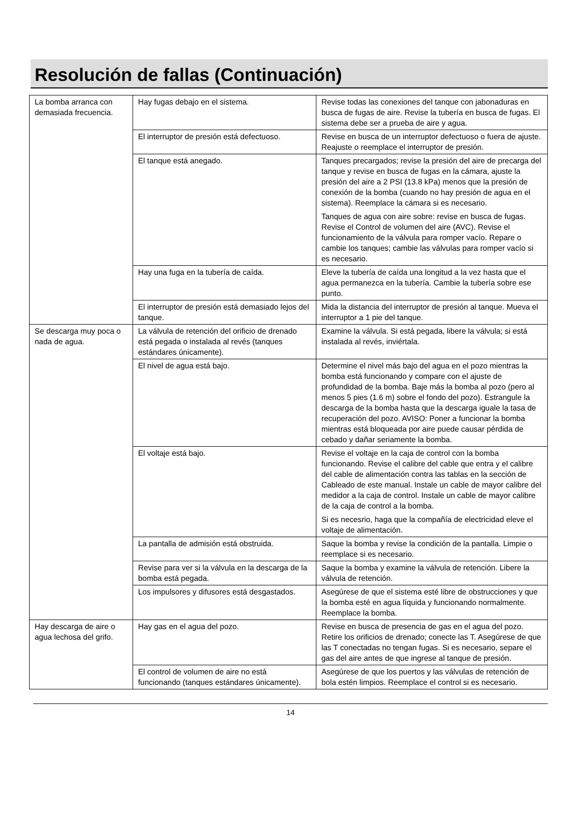Resolución de fallas (Continuación)
| La bomba arranca con demasiada frecuencia. | Hay fugas debajo en el sistema. | Revise todas las conexiones del tanque con jabonaduras en busca de fugas de aire. Revise la tubería en busca de fugas. El sistema debe ser a prueba de aire y agua. |
| | El interruptor de presión está defectuoso. | Revise en busca de un interruptor defectuoso o fuera de ajuste. Reajuste o reemplace el interruptor de presión. |
| | El tanque está anegado. | Tanques precargados; revise la presión del aire de precarga del tanque y revise en busca de fugas en la cámara, ajuste la presión del aire a 2 PSI (13.8 kPa) menos que la presión de conexión de la bomba (cuando no hay presión de agua en el sistema). Reemplace la cámara si es necesario. Tanques de agua con aire sobre: revise en busca de fugas. Revise el Control de volumen del aire (AVC). Revise el funcionamiento de la válvula para romper vacío. Repare o cambie los tanques; cambie las válvulas para romper vacío si es necesario. |
| | Hay una fuga en la tubería de caída. | Eleve la tubería de caída una longitud a la vez hasta que el agua permanezca en la tubería. Cambie la tubería sobre ese punto. |
| | El interruptor de presión está demasiado lejos del tanque. | Mida la distancia del interruptor de presión al tanque. Mueva el interruptor a 1 pie del tanque. |
| Se descarga muy poca o nada de agua. | La válvula de retención del orificio de drenado está pegada o instalada al revés (tanques estándares únicamente). | Examine la válvula. Si está pegada, libere la válvula; si está instalada al revés, inviértala. |
| | El nivel de agua está bajo. | Determine el nivel más bajo del agua en el pozo mientras la bomba está funcionando y compare con el ajuste de profundidad de la bomba. Baje más la bomba al pozo (pero al menos 5 pies (1.6 m) sobre el fondo del pozo). Estrangule la descarga de la bomba hasta que la descarga iguale la tasa de recuperación del pozo. AVISO: Poner a funcionar la bomba mientras está bloqueada por aire puede causar pérdida de cebado y dañar seriamente la bomba. |
| | El voltaje está bajo. | Revise el voltaje en la caja de control con la bomba funcionando. Revise el calibre del cable que entra y el calibre del cable de alimentación contra las tablas en la sección de Cableado de este manual. Instale un cable de mayor calibre del medidor a la caja de control. Instale un cable de mayor calibre de la caja de control a la bomba. Si es necesrio, haga que la compañía de electricidad eleve el voltaje de alimentación. |
| | La pantalla de admisión está obstruida. | Saque la bomba y revise la condición de la pantalla. Limpie o reemplace si es necesario. |
| | Revise para ver si la válvula en la descarga de la bomba está pegada. | Saque la bomba y examine la válvula de retención. Libere la válvula de retención. |
| | Los impulsores y difusores está desgastados. | Asegúrese de que el sistema esté libre de obstrucciones y que la bomba esté en agua líquida y funcionando normalmente. Reemplace la bomba. |
| Hay descarga de aire o agua lechosa del grifo. | Hay gas en el agua del pozo. | Revise en busca de presencia de gas en el agua del pozo. Retire los orificios de drenado; conecte las T. Asegúrese de que las T conectadas no tengan fugas. Si es necesario, separe el gas del aire antes de que ingrese al tanque de presión. |
| | El control de volumen de aire no está funcionando (tanques estándares únicamente). | Asegúrese de que los puertos y las válvulas de retención de bola estén limpios. Reemplace el control si es necesario. |
14